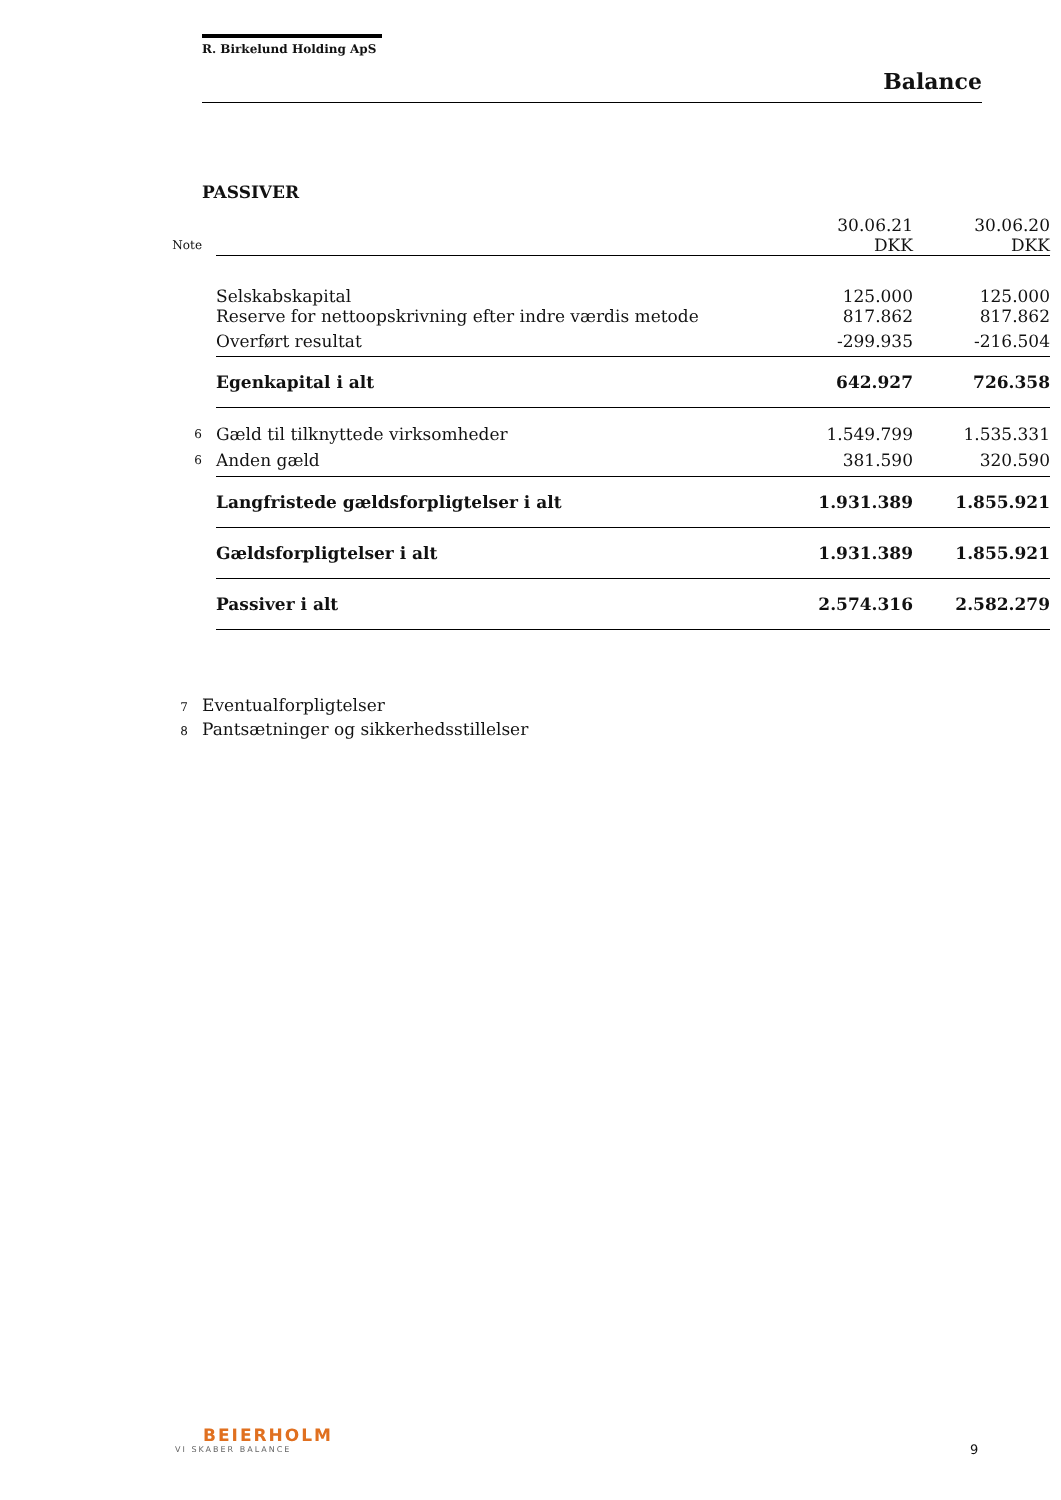R. Birkelund Holding ApS
Balance
PASSIVER
| | | 30.06.21 | 30.06.20 |
| Note | | DKK | DKK |
| | Selskabskapital | 125.000 | 125.000 |
| | Reserve for nettoopskrivning efter indre værdis metode | 817.862 | 817.862 |
| | Overført resultat | -299.935 | -216.504 |
| | Egenkapital i alt | 642.927 | 726.358 |
| 6 | Gæld til tilknyttede virksomheder | 1.549.799 | 1.535.331 |
| 6 | Anden gæld | 381.590 | 320.590 |
| | Langfristede gældsforpligtelser i alt | 1.931.389 | 1.855.921 |
| | Gældsforpligtelser i alt | 1.931.389 | 1.855.921 |
| | Passiver i alt | 2.574.316 | 2.582.279 |
7 Eventualforpligtelser
8 Pantsætninger og sikkerhedsstillelser
BEIERHOLM
VI SKABER BALANCE
9